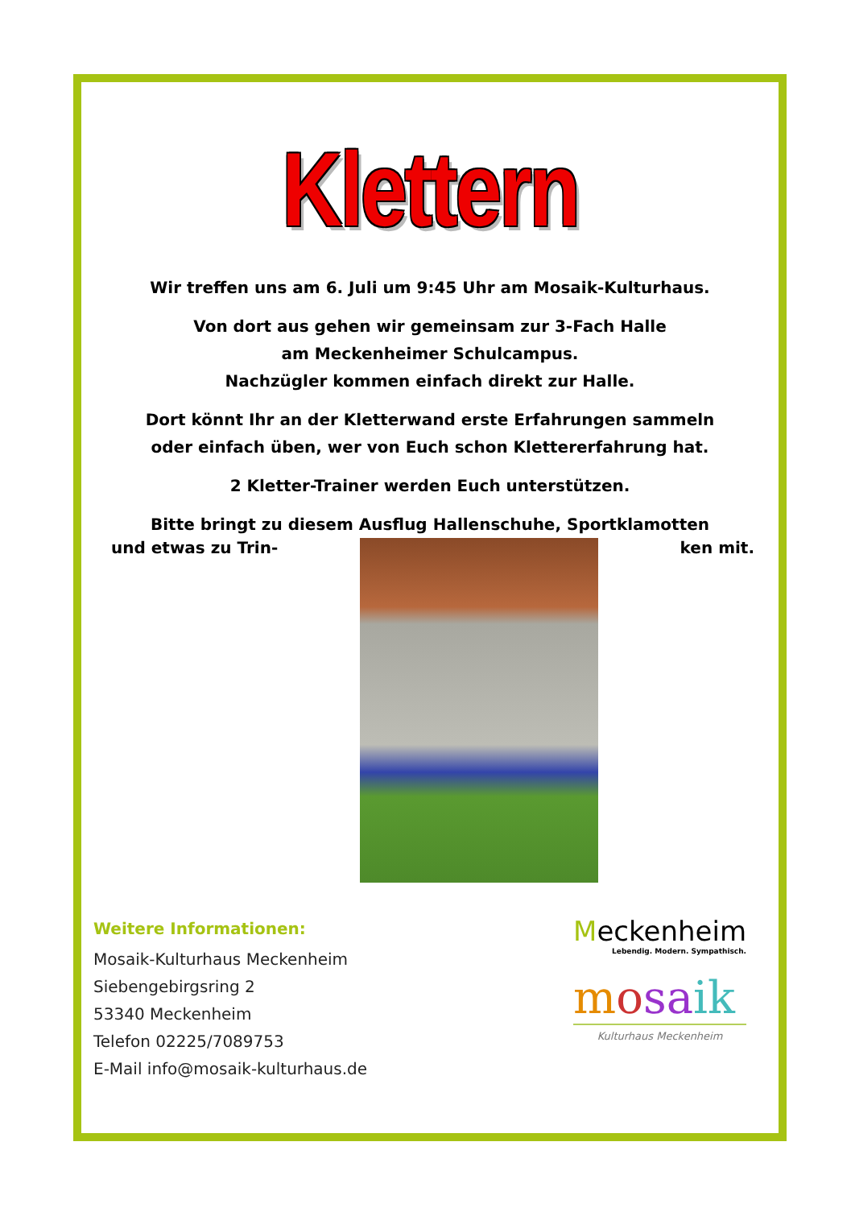Klettern
Wir treffen uns am 6. Juli um 9:45 Uhr am Mosaik-Kulturhaus.
Von dort aus gehen wir gemeinsam zur 3-Fach Halle
am Meckenheimer Schulcampus.
Nachzügler kommen einfach direkt zur Halle.
Dort könnt Ihr an der Kletterwand erste Erfahrungen sammeln
oder einfach üben, wer von Euch schon Klettererfahrung hat.
2 Kletter-Trainer werden Euch unterstützen.
Bitte bringt zu diesem Ausflug Hallenschuhe, Sportklamotten
und etwas zu Trin- ken mit.
Weitere Informationen:
Mosaik-Kulturhaus Meckenheim
Siebengebirgsring 2
53340 Meckenheim
Telefon 02225/7089753
E-Mail info@mosaik-kulturhaus.de
Meckenheim
Lebendig. Modern. Sympathisch.
mosa ik
Kulturhaus Meckenheim